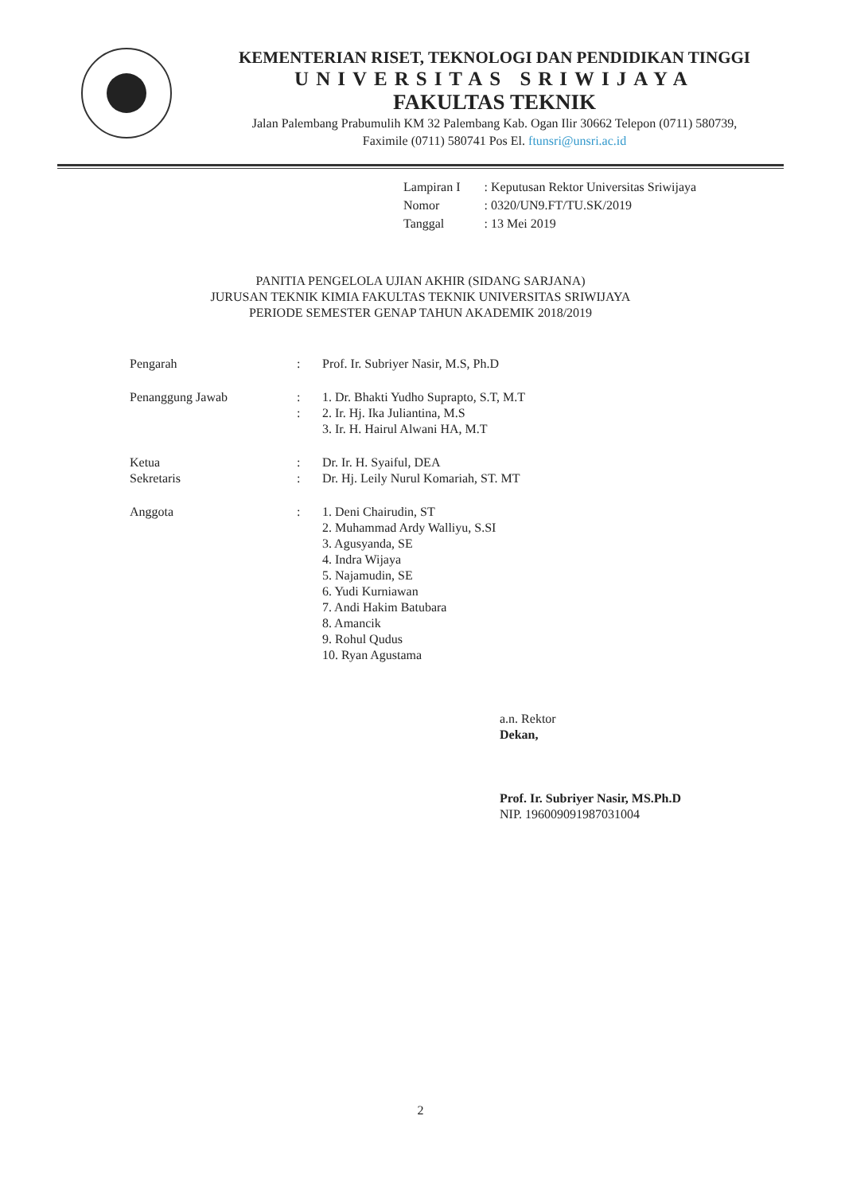KEMENTERIAN RISET, TEKNOLOGI DAN PENDIDIKAN TINGGI
UNIVERSITAS SRIWIJAYA
FAKULTAS TEKNIK
Jalan Palembang Prabumulih KM 32 Palembang Kab. Ogan Ilir 30662 Telepon (0711) 580739,
Faximile (0711) 580741 Pos El. ftunsri@unsri.ac.id
| Lampiran I | : Keputusan Rektor Universitas Sriwijaya |
| Nomor | : 0320/UN9.FT/TU.SK/2019 |
| Tanggal | : 13 Mei 2019 |
PANITIA PENGELOLA UJIAN AKHIR (SIDANG SARJANA)
JURUSAN TEKNIK KIMIA FAKULTAS TEKNIK UNIVERSITAS SRIWIJAYA
PERIODE SEMESTER GENAP TAHUN AKADEMIK 2018/2019
| Pengarah | : | Prof. Ir. Subriyer Nasir, M.S, Ph.D |
| Penanggung Jawab | : | 1. Dr. Bhakti Yudho Suprapto, S.T, M.T |
| | : | 2. Ir. Hj. Ika Juliantina, M.S |
| | | 3. Ir. H. Hairul Alwani HA, M.T |
| Ketua | : | Dr. Ir. H. Syaiful, DEA |
| Sekretaris | : | Dr. Hj. Leily Nurul Komariah, ST. MT |
| Anggota | : | 1. Deni Chairudin, ST 2. Muhammad Ardy Walliyu, S.SI 3. Agusyanda, SE 4. Indra Wijaya 5. Najamudin, SE 6. Yudi Kurniawan 7. Andi Hakim Batubara 8. Amancik 9. Rohul Qudus 10. Ryan Agustama |
a.n. Rektor
Dekan,
Prof. Ir. Subriyer Nasir, MS.Ph.D
NIP. 196009091987031004
2